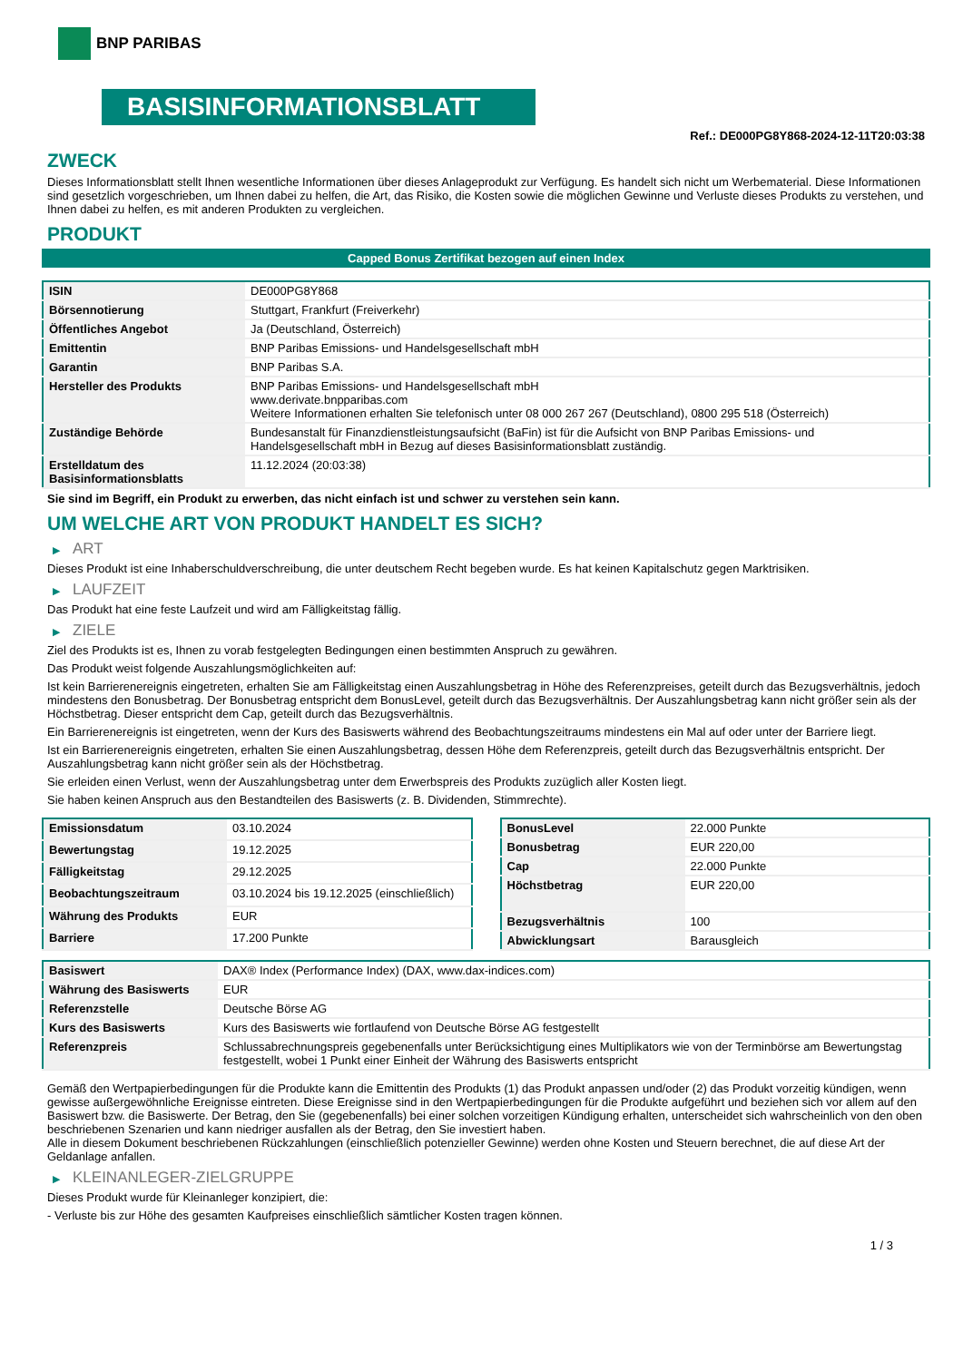BNP PARIBAS
BASISINFORMATIONSBLATT
Ref.: DE000PG8Y868-2024-12-11T20:03:38
ZWECK
Dieses Informationsblatt stellt Ihnen wesentliche Informationen über dieses Anlageprodukt zur Verfügung. Es handelt sich nicht um Werbematerial. Diese Informationen sind gesetzlich vorgeschrieben, um Ihnen dabei zu helfen, die Art, das Risiko, die Kosten sowie die möglichen Gewinne und Verluste dieses Produkts zu verstehen, und Ihnen dabei zu helfen, es mit anderen Produkten zu vergleichen.
PRODUKT
Capped Bonus Zertifikat bezogen auf einen Index
| ISIN | DE000PG8Y868 |
| Börsennotierung | Stuttgart, Frankfurt (Freiverkehr) |
| Öffentliches Angebot | Ja (Deutschland, Österreich) |
| Emittentin | BNP Paribas Emissions- und Handelsgesellschaft mbH |
| Garantin | BNP Paribas S.A. |
| Hersteller des Produkts | BNP Paribas Emissions- und Handelsgesellschaft mbH www.derivate.bnpparibas.com Weitere Informationen erhalten Sie telefonisch unter 08 000 267 267 (Deutschland), 0800 295 518 (Österreich) |
| Zuständige Behörde | Bundesanstalt für Finanzdienstleistungsaufsicht (BaFin) ist für die Aufsicht von BNP Paribas Emissions- und Handelsgesellschaft mbH in Bezug auf dieses Basisinformationsblatt zuständig. |
| Erstelldatum des Basisinformationsblatts | 11.12.2024 (20:03:38) |
Sie sind im Begriff, ein Produkt zu erwerben, das nicht einfach ist und schwer zu verstehen sein kann.
UM WELCHE ART VON PRODUKT HANDELT ES SICH?
▶ ART
Dieses Produkt ist eine Inhaberschuldverschreibung, die unter deutschem Recht begeben wurde. Es hat keinen Kapitalschutz gegen Marktrisiken.
▶ LAUFZEIT
Das Produkt hat eine feste Laufzeit und wird am Fälligkeitstag fällig.
▶ ZIELE
Ziel des Produkts ist es, Ihnen zu vorab festgelegten Bedingungen einen bestimmten Anspruch zu gewähren.
Das Produkt weist folgende Auszahlungsmöglichkeiten auf:
Ist kein Barrierenereignis eingetreten, erhalten Sie am Fälligkeitstag einen Auszahlungsbetrag in Höhe des Referenzpreises, geteilt durch das Bezugsverhältnis, jedoch mindestens den Bonusbetrag. Der Bonusbetrag entspricht dem BonusLevel, geteilt durch das Bezugsverhältnis. Der Auszahlungsbetrag kann nicht größer sein als der Höchstbetrag. Dieser entspricht dem Cap, geteilt durch das Bezugsverhältnis.
Ein Barrierenereignis ist eingetreten, wenn der Kurs des Basiswerts während des Beobachtungszeitraums mindestens ein Mal auf oder unter der Barriere liegt.
Ist ein Barrierenereignis eingetreten, erhalten Sie einen Auszahlungsbetrag, dessen Höhe dem Referenzpreis, geteilt durch das Bezugsverhältnis entspricht. Der Auszahlungsbetrag kann nicht größer sein als der Höchstbetrag.
Sie erleiden einen Verlust, wenn der Auszahlungsbetrag unter dem Erwerbspreis des Produkts zuzüglich aller Kosten liegt.
Sie haben keinen Anspruch aus den Bestandteilen des Basiswerts (z. B. Dividenden, Stimmrechte).
| Emissionsdatum | 03.10.2024 |
| Bewertungstag | 19.12.2025 |
| Fälligkeitstag | 29.12.2025 |
| Beobachtungszeitraum | 03.10.2024 bis 19.12.2025 (einschließlich) |
| Währung des Produkts | EUR |
| Barriere | 17.200 Punkte |
| BonusLevel | 22.000 Punkte |
| Bonusbetrag | EUR 220,00 |
| Cap | 22.000 Punkte |
| Höchstbetrag | EUR 220,00 |
| Bezugsverhältnis | 100 |
| Abwicklungsart | Barausgleich |
| Basiswert | DAX® Index (Performance Index) (DAX, www.dax-indices.com) |
| Währung des Basiswerts | EUR |
| Referenzstelle | Deutsche Börse AG |
| Kurs des Basiswerts | Kurs des Basiswerts wie fortlaufend von Deutsche Börse AG festgestellt |
| Referenzpreis | Schlussabrechnungspreis gegebenenfalls unter Berücksichtigung eines Multiplikators wie von der Terminbörse am Bewertungstag festgestellt, wobei 1 Punkt einer Einheit der Währung des Basiswerts entspricht |
Gemäß den Wertpapierbedingungen für die Produkte kann die Emittentin des Produkts (1) das Produkt anpassen und/oder (2) das Produkt vorzeitig kündigen, wenn gewisse außergewöhnliche Ereignisse eintreten. Diese Ereignisse sind in den Wertpapierbedingungen für die Produkte aufgeführt und beziehen sich vor allem auf den Basiswert bzw. die Basiswerte. Der Betrag, den Sie (gegebenenfalls) bei einer solchen vorzeitigen Kündigung erhalten, unterscheidet sich wahrscheinlich von den oben beschriebenen Szenarien und kann niedriger ausfallen als der Betrag, den Sie investiert haben.
Alle in diesem Dokument beschriebenen Rückzahlungen (einschließlich potenzieller Gewinne) werden ohne Kosten und Steuern berechnet, die auf diese Art der Geldanlage anfallen.
▶ KLEINANLEGER-ZIELGRUPPE
Dieses Produkt wurde für Kleinanleger konzipiert, die:
- Verluste bis zur Höhe des gesamten Kaufpreises einschließlich sämtlicher Kosten tragen können.
1 / 3